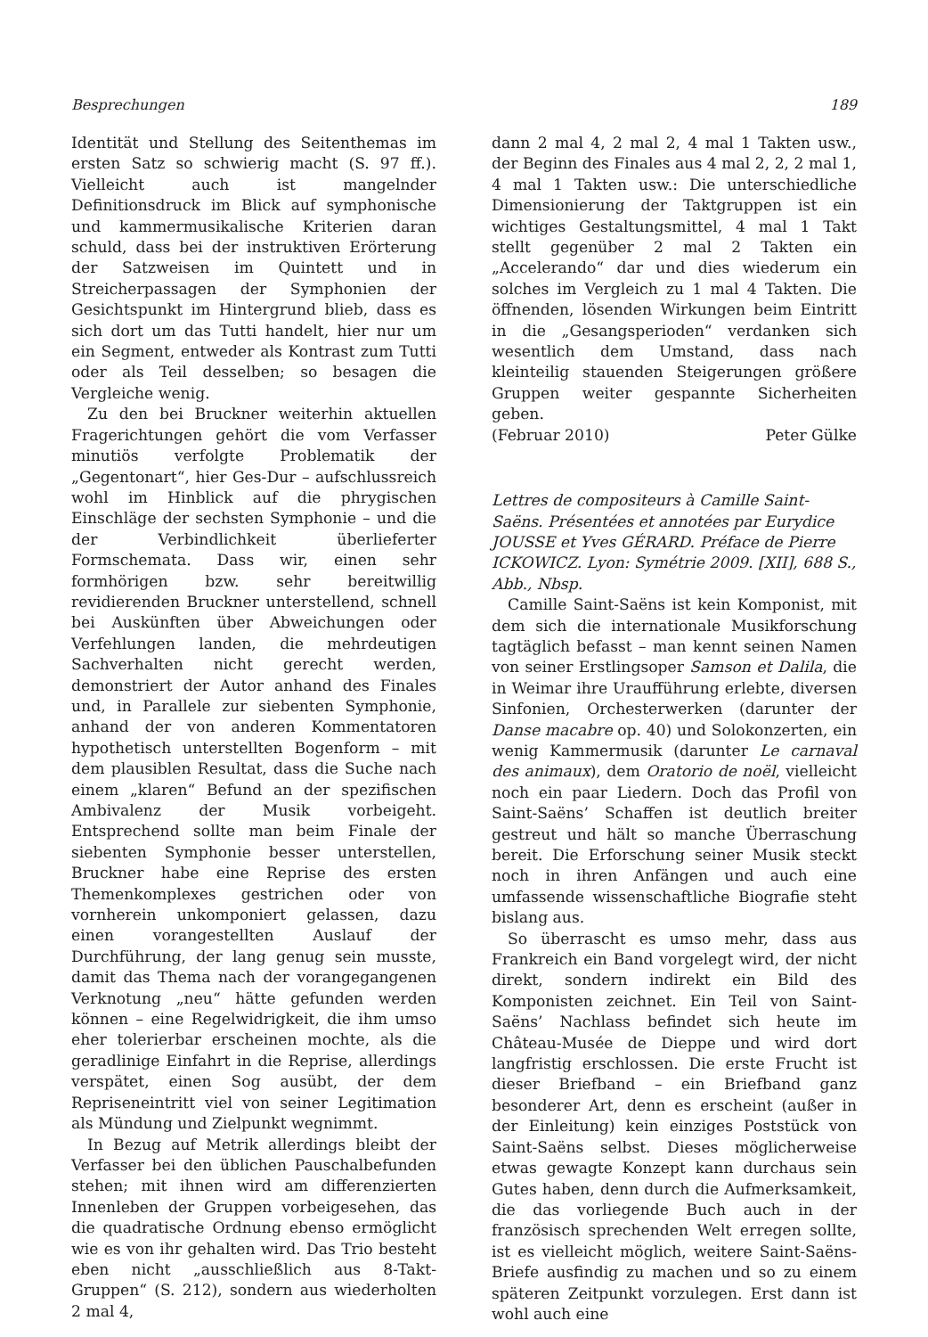Besprechungen 189
Identität und Stellung des Seitenthemas im ersten Satz so schwierig macht (S. 97 ff.). Vielleicht auch ist mangelnder Definitionsdruck im Blick auf symphonische und kammermusikalische Kriterien daran schuld, dass bei der instruktiven Erörterung der Satzweisen im Quintett und in Streicherpassagen der Symphonien der Gesichtspunkt im Hintergrund blieb, dass es sich dort um das Tutti handelt, hier nur um ein Segment, entweder als Kontrast zum Tutti oder als Teil desselben; so besagen die Vergleiche wenig.
Zu den bei Bruckner weiterhin aktuellen Fragerichtungen gehört die vom Verfasser minutiös verfolgte Problematik der „Gegentonart“, hier Ges-Dur – aufschlussreich wohl im Hinblick auf die phrygischen Einschläge der sechsten Symphonie – und die der Verbindlichkeit überlieferter Formschemata. Dass wir, einen sehr formhörigen bzw. sehr bereitwillig revidierenden Bruckner unterstellend, schnell bei Auskünften über Abweichungen oder Verfehlungen landen, die mehrdeutigen Sachverhalten nicht gerecht werden, demonstriert der Autor anhand des Finales und, in Parallele zur siebenten Symphonie, anhand der von anderen Kommentatoren hypothetisch unterstellten Bogenform – mit dem plausiblen Resultat, dass die Suche nach einem „klaren“ Befund an der spezifischen Ambivalenz der Musik vorbeigeht. Entsprechend sollte man beim Finale der siebenten Symphonie besser unterstellen, Bruckner habe eine Reprise des ersten Themenkomplexes gestrichen oder von vornherein unkomponiert gelassen, dazu einen vorangestellten Auslauf der Durchführung, der lang genug sein musste, damit das Thema nach der vorangegangenen Verknotung „neu“ hätte gefunden werden können – eine Regelwidrigkeit, die ihm umso eher tolerierbar erscheinen mochte, als die geradlinige Einfahrt in die Reprise, allerdings verspätet, einen Sog ausübt, der dem Repriseneintritt viel von seiner Legitimation als Mündung und Zielpunkt wegnimmt.
In Bezug auf Metrik allerdings bleibt der Verfasser bei den üblichen Pauschalbefunden stehen; mit ihnen wird am differenzierten Innenleben der Gruppen vorbeigesehen, das die quadratische Ordnung ebenso ermöglicht wie es von ihr gehalten wird. Das Trio besteht eben nicht „ausschließlich aus 8-Takt-Gruppen“ (S. 212), sondern aus wiederholten 2 mal 4,
dann 2 mal 4, 2 mal 2, 4 mal 1 Takten usw., der Beginn des Finales aus 4 mal 2, 2, 2 mal 1, 4 mal 1 Takten usw.: Die unterschiedliche Dimensionierung der Taktgruppen ist ein wichtiges Gestaltungsmittel, 4 mal 1 Takt stellt gegenüber 2 mal 2 Takten ein „Accelerando“ dar und dies wiederum ein solches im Vergleich zu 1 mal 4 Takten. Die öffnenden, lösenden Wirkungen beim Eintritt in die „Gesangsperioden“ verdanken sich wesentlich dem Umstand, dass nach kleinteilig stauenden Steigerungen größere Gruppen weiter gespannte Sicherheiten geben.
(Februar 2010) Peter Gülke
Lettres de compositeurs à Camille Saint-Saëns. Présentées et annotées par Eurydice JOUSSE et Yves GÉRARD. Préface de Pierre ICKOWICZ. Lyon: Symétrie 2009. [XII], 688 S., Abb., Nbsp.
Camille Saint-Saëns ist kein Komponist, mit dem sich die internationale Musikforschung tagtäglich befasst – man kennt seinen Namen von seiner Erstlingsoper Samson et Dalila, die in Weimar ihre Uraufführung erlebte, diversen Sinfonien, Orchesterwerken (darunter der Danse macabre op. 40) und Solokonzerten, ein wenig Kammermusik (darunter Le carnaval des animaux), dem Oratorio de noël, vielleicht noch ein paar Liedern. Doch das Profil von Saint-Saëns’ Schaffen ist deutlich breiter gestreut und hält so manche Überraschung bereit. Die Erforschung seiner Musik steckt noch in ihren Anfängen und auch eine umfassende wissenschaftliche Biografie steht bislang aus.
So überrascht es umso mehr, dass aus Frankreich ein Band vorgelegt wird, der nicht direkt, sondern indirekt ein Bild des Komponisten zeichnet. Ein Teil von Saint-Saëns’ Nachlass befindet sich heute im Château-Musée de Dieppe und wird dort langfristig erschlossen. Die erste Frucht ist dieser Briefband – ein Briefband ganz besonderer Art, denn es erscheint (außer in der Einleitung) kein einziges Poststück von Saint-Saëns selbst. Dieses möglicherweise etwas gewagte Konzept kann durchaus sein Gutes haben, denn durch die Aufmerksamkeit, die das vorliegende Buch auch in der französisch sprechenden Welt erregen sollte, ist es vielleicht möglich, weitere Saint-Saëns-Briefe ausfindig zu machen und so zu einem späteren Zeitpunkt vorzulegen. Erst dann ist wohl auch eine